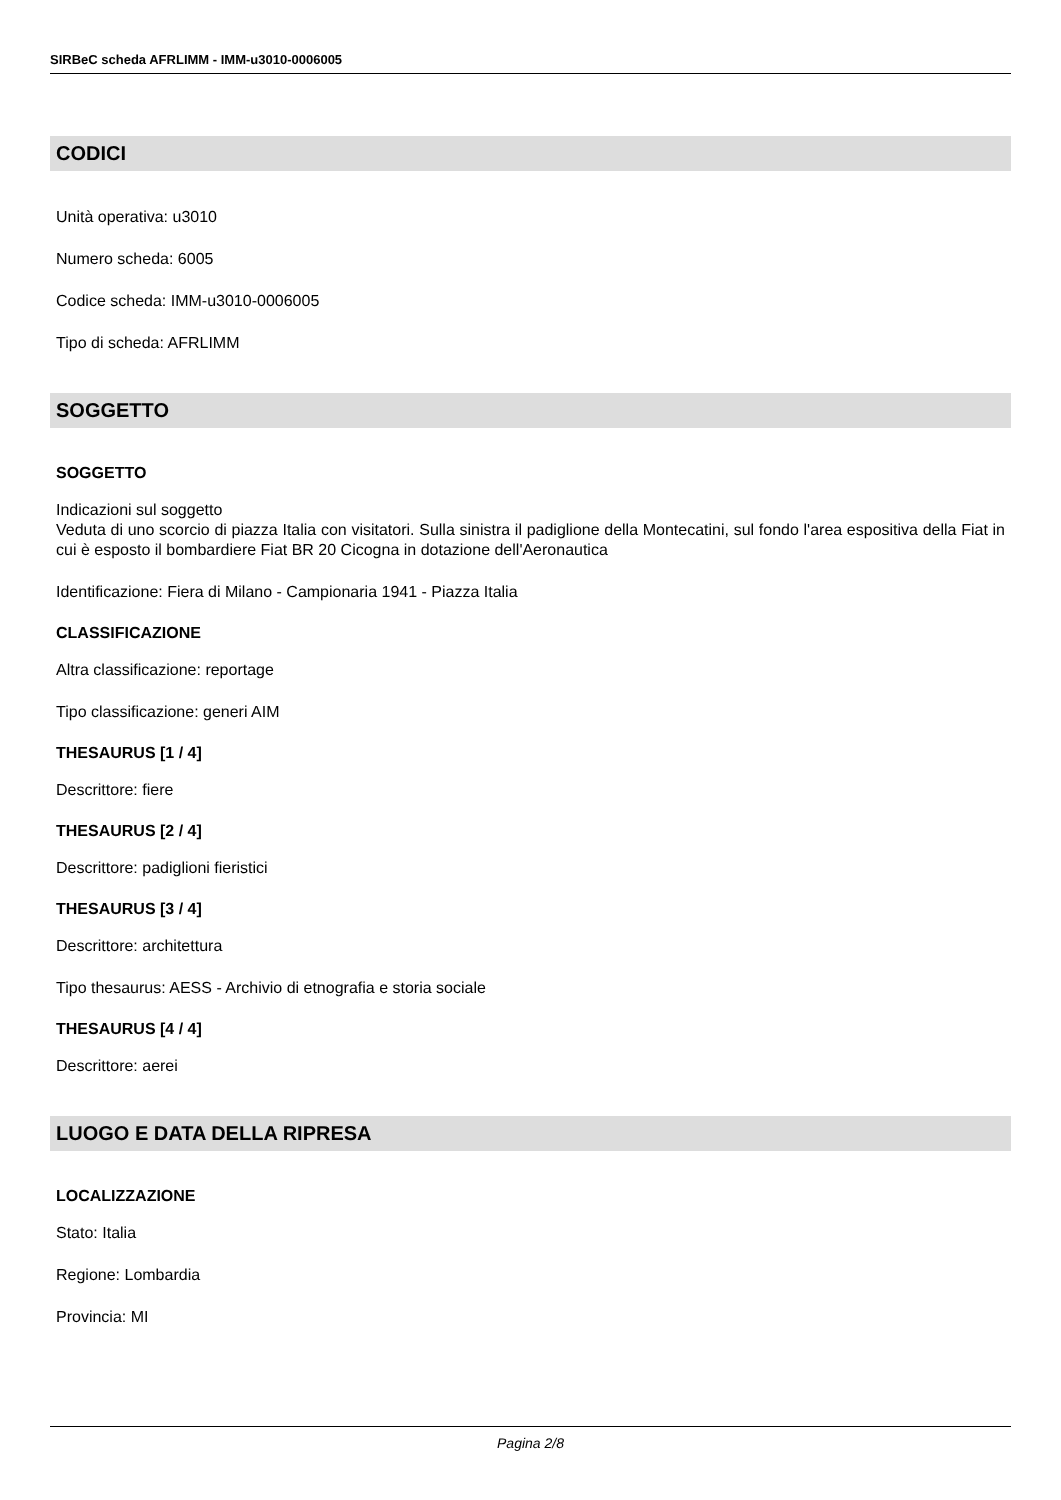SIRBeC scheda AFRLIMM - IMM-u3010-0006005
CODICI
Unità operativa: u3010
Numero scheda: 6005
Codice scheda: IMM-u3010-0006005
Tipo di scheda: AFRLIMM
SOGGETTO
SOGGETTO
Indicazioni sul soggetto
Veduta di uno scorcio di piazza Italia con visitatori. Sulla sinistra il padiglione della Montecatini, sul fondo l'area espositiva della Fiat in cui è esposto il bombardiere Fiat BR 20 Cicogna in dotazione dell'Aeronautica
Identificazione: Fiera di Milano - Campionaria 1941 - Piazza Italia
CLASSIFICAZIONE
Altra classificazione: reportage
Tipo classificazione: generi AIM
THESAURUS [1 / 4]
Descrittore: fiere
THESAURUS [2 / 4]
Descrittore: padiglioni fieristici
THESAURUS [3 / 4]
Descrittore: architettura
Tipo thesaurus: AESS - Archivio di etnografia e storia sociale
THESAURUS [4 / 4]
Descrittore: aerei
LUOGO E DATA DELLA RIPRESA
LOCALIZZAZIONE
Stato: Italia
Regione: Lombardia
Provincia: MI
Pagina 2/8